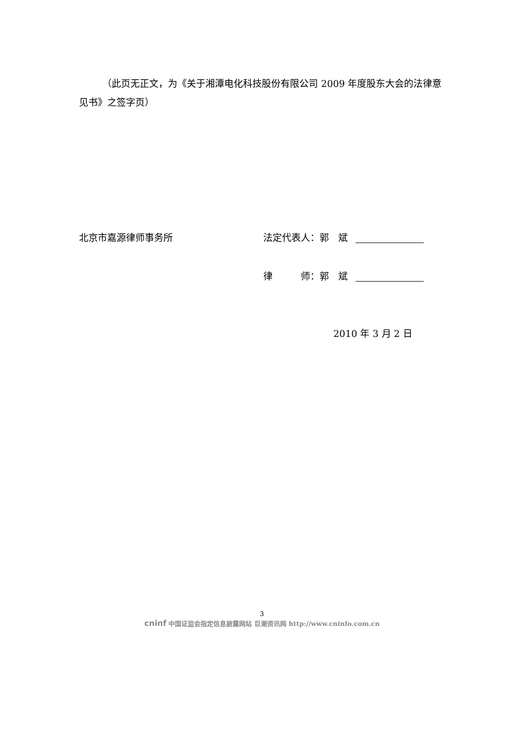（此页无正文，为《关于湘潭电化科技股份有限公司 2009 年度股东大会的法律意见书》之签字页）
北京市嘉源律师事务所
法定代表人：郭　斌
律　　　师：郭　斌
2010 年 3 月 2 日
3
cninf 中国证监会指定信息披露网站 巨潮资讯网 http://www.cninfo.com.cn